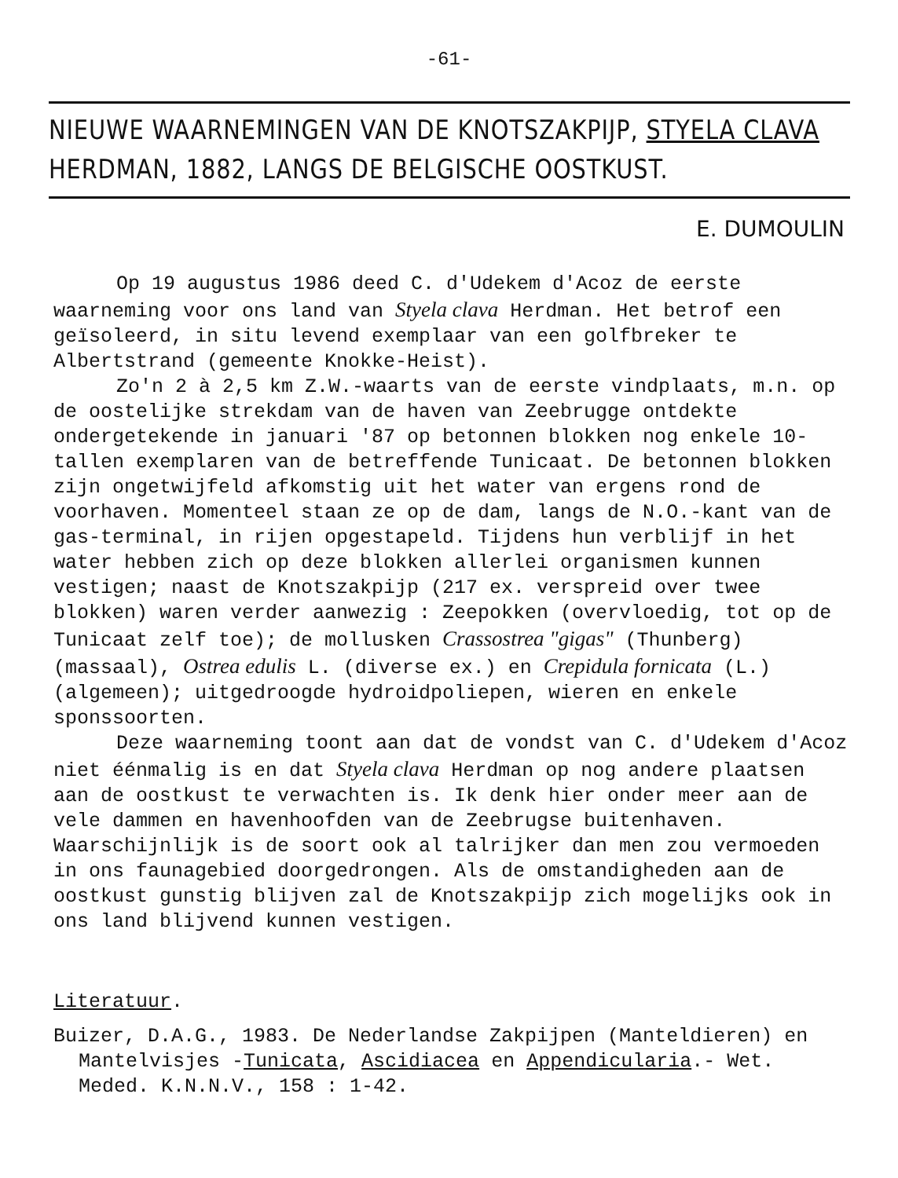-61-
NIEUWE WAARNEMINGEN VAN DE KNOTSZAKPIJP, STYELA CLAVA
HERDMAN, 1882, LANGS DE BELGISCHE OOSTKUST.
E. DUMOULIN
Op 19 augustus 1986 deed C. d'Udekem d'Acoz de eerste waarneming voor ons land van Styela clava Herdman. Het betrof een geïsoleerd, in situ levend exemplaar van een golfbreker te Albertstrand (gemeente Knokke-Heist).
Zo'n 2 à 2,5 km Z.W.-waarts van de eerste vindplaats, m.n. op de oostelijke strekdam van de haven van Zeebrugge ontdekte ondergetekende in januari '87 op betonnen blokken nog enkele 10-tallen exemplaren van de betreffende Tunicaat. De betonnen blokken zijn ongetwijfeld afkomstig uit het water van ergens rond de voorhaven. Momenteel staan ze op de dam, langs de N.O.-kant van de gas-terminal, in rijen opgestapeld. Tijdens hun verblijf in het water hebben zich op deze blokken allerlei organismen kunnen vestigen; naast de Knotszakpijp (217 ex. verspreid over twee blokken) waren verder aanwezig : Zeepokken (overvloedig, tot op de Tunicaat zelf toe); de mollusken Crassostrea "gigas" (Thunberg) (massaal), Ostrea edulis L. (diverse ex.) en Crepidula fornicata (L.) (algemeen); uitgedroogde hydroidpoliepen, wieren en enkele sponssoorten.
Deze waarneming toont aan dat de vondst van C. d'Udekem d'Acoz niet éénmalig is en dat Styela clava Herdman op nog andere plaatsen aan de oostkust te verwachten is. Ik denk hier onder meer aan de vele dammen en havenhoofden van de Zeebrugse buitenhaven. Waarschijnlijk is de soort ook al talrijker dan men zou vermoeden in ons faunagebied doorgedrongen. Als de omstandigheden aan de oostkust gunstig blijven zal de Knotszakpijp zich mogelijks ook in ons land blijvend kunnen vestigen.
Literatuur.
Buizer, D.A.G., 1983. De Nederlandse Zakpijpen (Manteldieren) en Mantelvisjes -Tunicata, Ascidiacea en Appendicularia.- Wet. Meded. K.N.N.V., 158 : 1-42.